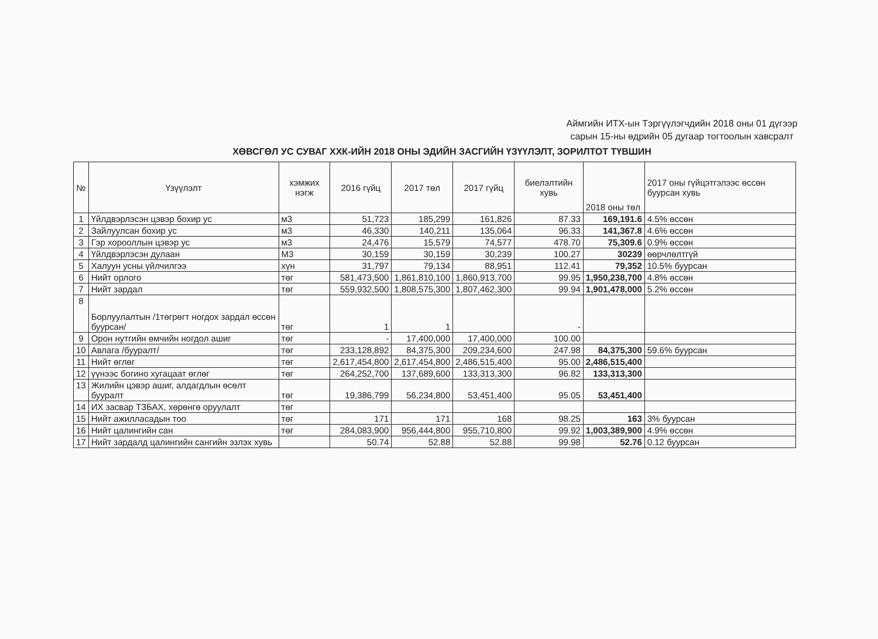Аймгийн ИТХ-ын Тэргүүлэгчдийн 2018 оны 01 дүгээр сарын 15-ны өдрийн 05 дугаар тогтоолын хавсралт
ХӨВСГӨЛ УС СУВАГ ХХК-ИЙН 2018 ОНЫ ЭДИЙН ЗАСГИЙН ҮЗҮҮЛЭЛТ, ЗОРИЛТОТ ТҮВШИН
| № | Үзүүлэлт | хэмжих нэгж | 2016 гүйц | 2017 төл | 2017 гүйц | биелэлтийн хувь | 2018 оны төл | 2017 оны гүйцэтгэлээс өссөн буурсан хувь |
| --- | --- | --- | --- | --- | --- | --- | --- | --- |
| 1 | Үйлдвэрлэсэн цэвэр бохир ус | м3 | 51,723 | 185,299 | 161,826 | 87.33 | 169,191.6 | 4.5% өссөн |
| 2 | Зайлуулсан бохир ус | м3 | 46,330 | 140,211 | 135,064 | 96.33 | 141,367.8 | 4.6% өссөн |
| 3 | Гэр хорооллын цэвэр ус | м3 | 24,476 | 15,579 | 74,577 | 478.70 | 75,309.6 | 0.9% өссөн |
| 4 | Үйлдвэрлэсэн дулаан | М3 | 30,159 | 30,159 | 30,239 | 100.27 | 30239 | өөрчлөлтгүй |
| 5 | Халуун усны үйлчилгээ | хүн | 31,797 | 79,134 | 88,951 | 112.41 | 79,352 | 10.5% буурсан |
| 6 | Нийт орлого | төг | 581,473,500 | 1,861,810,100 | 1,860,913,700 | 99.95 | 1,950,238,700 | 4.8% өссөн |
| 7 | Нийт зардал | төг | 559,932,500 | 1,808,575,300 | 1,807,462,300 | 99.94 | 1,901,478,000 | 5.2% өссөн |
| 8 | Борлуулалтын /1төгрөгт ногдох зардал өссөн буурсан/ | төг | 1 | 1 | | - | | |
| 9 | Орон нутгийн өмчийн ногдол ашиг | төг | - | 17,400,000 | 17,400,000 | 100.00 | | |
| 10 | Авлага /бууралт/ | төг | 233,128,892 | 84,375,300 | 209,234,600 | 247.98 | 84,375,300 | 59.6% буурсан |
| 11 | Нийт өглөг | төг | 2,617,454,800 | 2,617,454,800 | 2,486,515,400 | 95.00 | 2,486,515,400 | |
| 12 | үүнээс богино хугацаат өглөг | төг | 264,252,700 | 137,689,600 | 133,313,300 | 96.82 | 133,313,300 | |
| 13 | Жилийн цэвэр ашиг, алдагдлын өсөлт бууралт | төг | 19,386,799 | 56,234,800 | 53,451,400 | 95.05 | 53,451,400 | |
| 14 | ИХ засвар ТЗБАХ, хөрөнгө оруулалт | төг | | | | | | |
| 15 | Нийт ажилласадын тоо | төг | 171 | 171 | 168 | 98.25 | 163 | 3% буурсан |
| 16 | Нийт цалингийн сан | төг | 284,083,900 | 956,444,800 | 955,710,800 | 99.92 | 1,003,389,900 | 4.9% өссөн |
| 17 | Нийт зардалд цалингийн сангийн эзлэх хувь | | 50.74 | 52.88 | 52.88 | 99.98 | 52.76 | 0.12 буурсан |